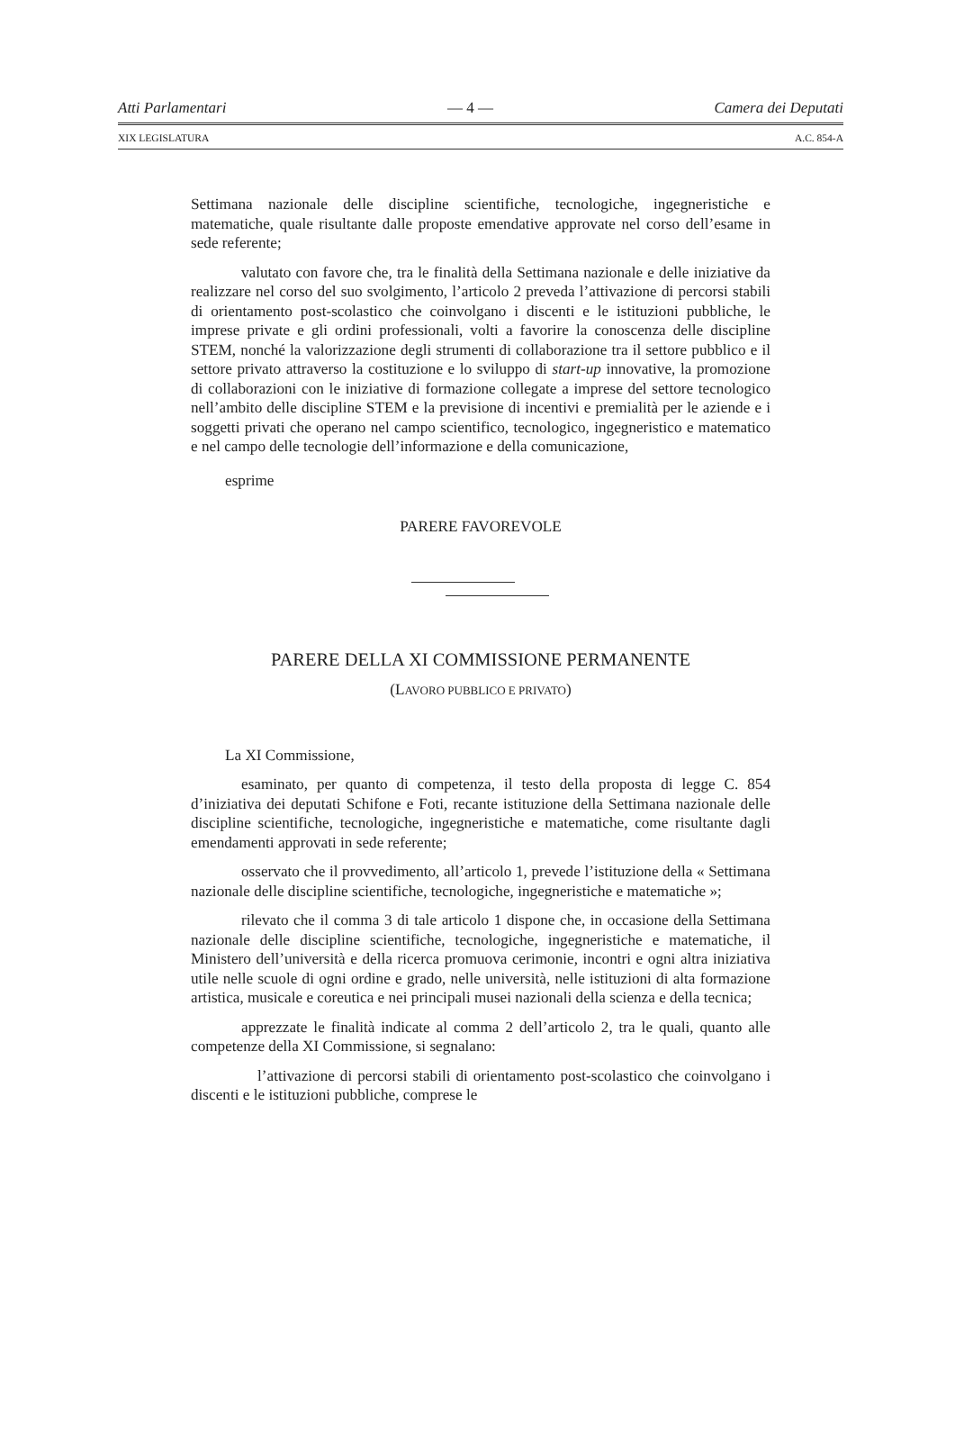Atti Parlamentari — 4 — Camera dei Deputati
XIX LEGISLATURA A.C. 854-A
Settimana nazionale delle discipline scientifiche, tecnologiche, ingegneristiche e matematiche, quale risultante dalle proposte emendative approvate nel corso dell’esame in sede referente;
valutato con favore che, tra le finalità della Settimana nazionale e delle iniziative da realizzare nel corso del suo svolgimento, l’articolo 2 preveda l’attivazione di percorsi stabili di orientamento post-scolastico che coinvolgano i discenti e le istituzioni pubbliche, le imprese private e gli ordini professionali, volti a favorire la conoscenza delle discipline STEM, nonché la valorizzazione degli strumenti di collaborazione tra il settore pubblico e il settore privato attraverso la costituzione e lo sviluppo di start-up innovative, la promozione di collaborazioni con le iniziative di formazione collegate a imprese del settore tecnologico nell’ambito delle discipline STEM e la previsione di incentivi e premialità per le aziende e i soggetti privati che operano nel campo scientifico, tecnologico, ingegneristico e matematico e nel campo delle tecnologie dell’informazione e della comunicazione,
esprime
PARERE FAVOREVOLE
PARERE DELLA XI COMMISSIONE PERMANENTE
(LAVORO PUBBLICO E PRIVATO)
La XI Commissione,
esaminato, per quanto di competenza, il testo della proposta di legge C. 854 d’iniziativa dei deputati Schifone e Foti, recante istituzione della Settimana nazionale delle discipline scientifiche, tecnologiche, ingegneristiche e matematiche, come risultante dagli emendamenti approvati in sede referente;
osservato che il provvedimento, all’articolo 1, prevede l’istituzione della « Settimana nazionale delle discipline scientifiche, tecnologiche, ingegneristiche e matematiche »;
rilevato che il comma 3 di tale articolo 1 dispone che, in occasione della Settimana nazionale delle discipline scientifiche, tecnologiche, ingegneristiche e matematiche, il Ministero dell’università e della ricerca promuova cerimonie, incontri e ogni altra iniziativa utile nelle scuole di ogni ordine e grado, nelle università, nelle istituzioni di alta formazione artistica, musicale e coreutica e nei principali musei nazionali della scienza e della tecnica;
apprezzate le finalità indicate al comma 2 dell’articolo 2, tra le quali, quanto alle competenze della XI Commissione, si segnalano:
l’attivazione di percorsi stabili di orientamento post-scolastico che coinvolgano i discenti e le istituzioni pubbliche, comprese le